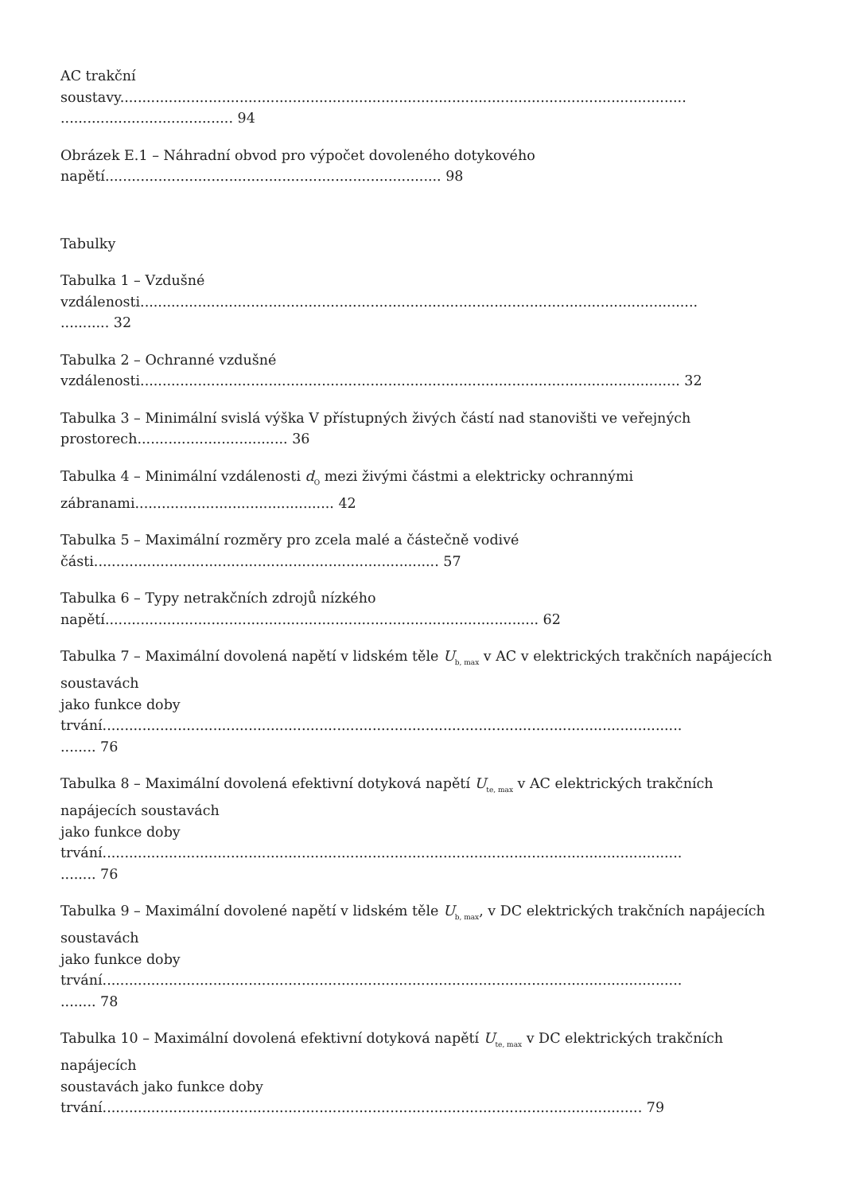AC trakční soustavy................................................................................................................................ ....................................... 94
Obrázek E.1 – Náhradní obvod pro výpočet dovoleného dotykového napětí............................................................................ 98
Tabulky
Tabulka 1 – Vzdušné vzdálenosti.............................................................................................................................. ........... 32
Tabulka 2 – Ochranné vzdušné vzdálenosti.......................................................................................................................... 32
Tabulka 3 – Minimální svislá výška V přístupných živých částí nad stanovišti ve veřejných prostorech.................................. 36
Tabulka 4 – Minimální vzdálenosti d<sub>O</sub> mezi živými částmi a elektricky ochrannými zábranami............................................. 42
Tabulka 5 – Maximální rozměry pro zcela malé a částečně vodivé části.............................................................................. 57
Tabulka 6 – Typy netrakčních zdrojů nízkého napětí.................................................................................................. 62
Tabulka 7 – Maximální dovolená napětí v lidském těle U<sub>b, max</sub> v AC v elektrických trakčních napájecích soustavách jako funkce doby trvání................................................................................................................................... ........ 76
Tabulka 8 – Maximální dovolená efektivní dotyková napětí U<sub>te, max</sub> v AC elektrických trakčních napájecích soustavách jako funkce doby trvání................................................................................................................................... ........ 76
Tabulka 9 – Maximální dovolené napětí v lidském těle U<sub>b, max</sub>, v DC elektrických trakčních napájecích soustavách jako funkce doby trvání................................................................................................................................... ........ 78
Tabulka 10 – Maximální dovolená efektivní dotyková napětí U<sub>te, max</sub> v DC elektrických trakčních napájecích soustavách jako funkce doby trvání.......................................................................................................................... 79